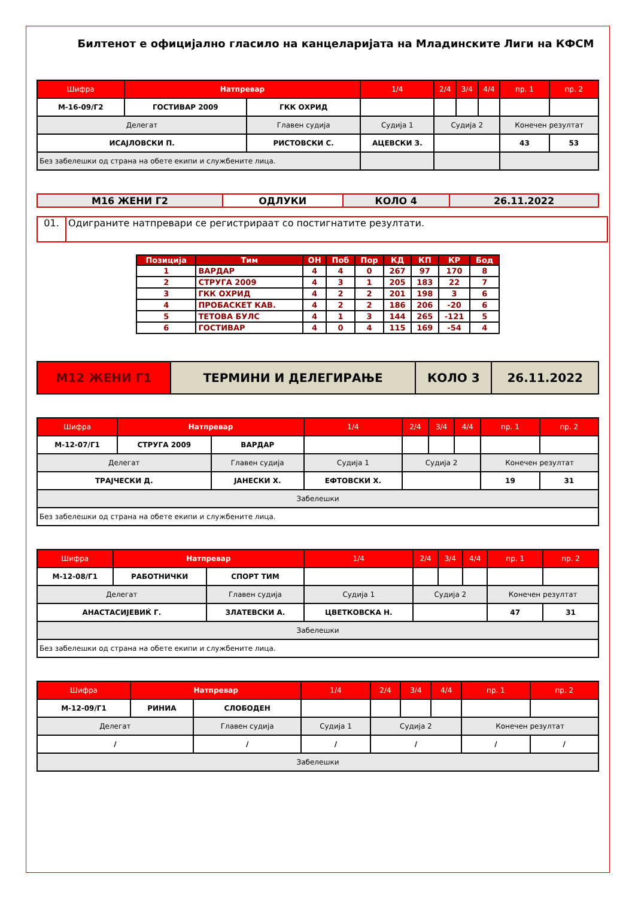Билтенот е официјално гласило на канцеларијата на Младинските Лиги на КФСМ
| Шифра | Натпревар | | 1/4 | 2/4 | 3/4 | 4/4 | пр. 1 | пр. 2 |
| --- | --- | --- | --- | --- | --- | --- | --- | --- |
| М-16-09/Г2 | ГОСТИВАР 2009 | ГКК ОХРИД | | | | | | |
| Делегат | | Главен судија | Судија 1 | Судија 2 | | | Конечен резултат | |
| ИСАЈЛОВСКИ П. | | РИСТОВСКИ С. | АЦЕВСКИ З. | | | | 43 | 53 |
| Без забелешки од страна на обете екипи и службените лица. | | | | | | | | |
| М16 ЖЕНИ Г2 | ОДЛУКИ | КОЛО 4 | 26.11.2022 |
| 01. | Одиграните натпревари се регистрираат со постигнатите резултати. |
| Позиција | Тим | ОН | Поб | Пор | КД | КП | КР | Бод |
| --- | --- | --- | --- | --- | --- | --- | --- | --- |
| 1 | ВАРДАР | 4 | 4 | 0 | 267 | 97 | 170 | 8 |
| 2 | СТРУГА 2009 | 4 | 3 | 1 | 205 | 183 | 22 | 7 |
| 3 | ГКК ОХРИД | 4 | 2 | 2 | 201 | 198 | 3 | 6 |
| 4 | ПРОБАСКЕТ КАВ. | 4 | 2 | 2 | 186 | 206 | -20 | 6 |
| 5 | ТЕТОВА БУЛС | 4 | 1 | 3 | 144 | 265 | -121 | 5 |
| 6 | ГОСТИВАР | 4 | 0 | 4 | 115 | 169 | -54 | 4 |
| М12 ЖЕНИ Г1 | ТЕРМИНИ И ДЕЛЕГИРАЊЕ | КОЛО 3 | 26.11.2022 |
| Шифра | Натпревар | | 1/4 | 2/4 | 3/4 | 4/4 | пр. 1 | пр. 2 |
| --- | --- | --- | --- | --- | --- | --- | --- | --- |
| М-12-07/Г1 | СТРУГА 2009 | ВАРДАР | | | | | | |
| Делегат | | Главен судија | Судија 1 | Судија 2 | | | Конечен резултат | |
| ТРАЈЧЕСКИ Д. | | ЈАНЕСКИ Х. | ЕФТОВСКИ Х. | | | | 19 | 31 |
| Забелешки | | | | | | | | |
| Без забелешки од страна на обете екипи и службените лица. | | | | | | | | |
| Шифра | Натпревар | | 1/4 | 2/4 | 3/4 | 4/4 | пр. 1 | пр. 2 |
| --- | --- | --- | --- | --- | --- | --- | --- | --- |
| М-12-08/Г1 | РАБОТНИЧКИ | СПОРТ ТИМ | | | | | | |
| Делегат | | Главен судија | Судија 1 | Судија 2 | | | Конечен резултат | |
| АНАСТАСИЈЕВИЌ Г. | | ЗЛАТЕВСКИ А. | ЦВЕТКОВСКА Н. | | | | 47 | 31 |
| Забелешки | | | | | | | | |
| Без забелешки од страна на обете екипи и службените лица. | | | | | | | | |
| Шифра | Натпревар | | 1/4 | 2/4 | 3/4 | 4/4 | пр. 1 | пр. 2 |
| --- | --- | --- | --- | --- | --- | --- | --- | --- |
| М-12-09/Г1 | РИНИА | СЛОБОДЕН | | | | | | |
| Делегат | | Главен судија | Судија 1 | Судија 2 | | | Конечен резултат | |
| / | | / | / | / | | | / | / |
| Забелешки | | | | | | | | |